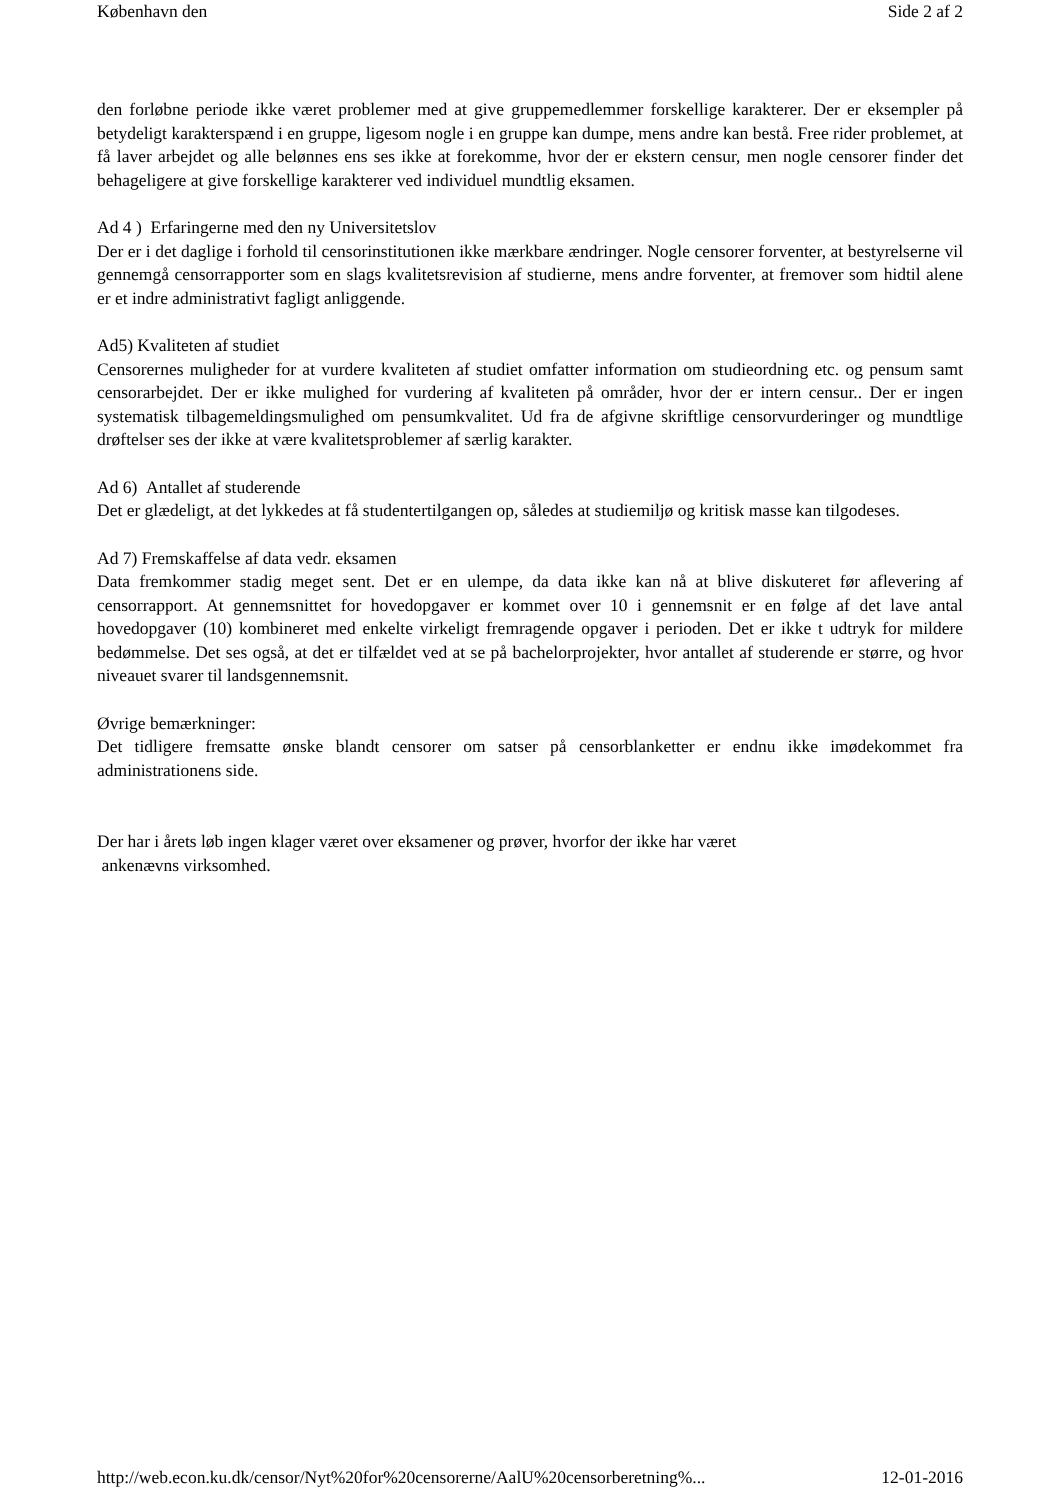København den Side 2 af 2
den forløbne periode ikke været problemer med at give gruppemedlemmer forskellige karakterer. Der er eksempler på betydeligt karakterspænd i en gruppe, ligesom nogle i en gruppe kan dumpe, mens andre kan bestå. Free rider problemet, at få laver arbejdet og alle belønnes ens ses ikke at forekomme, hvor der er ekstern censur, men nogle censorer finder det behageligere at give forskellige karakterer ved individuel mundtlig eksamen.
Ad 4 ) Erfaringerne med den ny Universitetslov
Der er i det daglige i forhold til censorinstitutionen ikke mærkbare ændringer. Nogle censorer forventer, at bestyrelserne vil gennemgå censorrapporter som en slags kvalitetsrevision af studierne, mens andre forventer, at fremover som hidtil alene er et indre administrativt fagligt anliggende.
Ad5) Kvaliteten af studiet
Censorernes muligheder for at vurdere kvaliteten af studiet omfatter information om studieordning etc. og pensum samt censorarbejdet. Der er ikke mulighed for vurdering af kvaliteten på områder, hvor der er intern censur.. Der er ingen systematisk tilbagemeldingsmulighed om pensumkvalitet. Ud fra de afgivne skriftlige censorvurderinger og mundtlige drøftelser ses der ikke at være kvalitetsproblemer af særlig karakter.
Ad 6) Antallet af studerende
Det er glædeligt, at det lykkedes at få studentertilgangen op, således at studiemiljø og kritisk masse kan tilgodeses.
Ad 7) Fremskaffelse af data vedr. eksamen
Data fremkommer stadig meget sent. Det er en ulempe, da data ikke kan nå at blive diskuteret før aflevering af censorrapport. At gennemsnittet for hovedopgaver er kommet over 10 i gennemsnit er en følge af det lave antal hovedopgaver (10) kombineret med enkelte virkeligt fremragende opgaver i perioden. Det er ikke t udtryk for mildere bedømmelse. Det ses også, at det er tilfældet ved at se på bachelorprojekter, hvor antallet af studerende er større, og hvor niveauet svarer til landsgennemsnit.
Øvrige bemærkninger:
Det tidligere fremsatte ønske blandt censorer om satser på censorblanketter er endnu ikke imødekommet fra administrationens side.
Der har i årets løb ingen klager været over eksamener og prøver, hvorfor der ikke har været
ankenævns virksomhed.
http://web.econ.ku.dk/censor/Nyt%20for%20censorerne/AalU%20censorberetning%... 12-01-2016